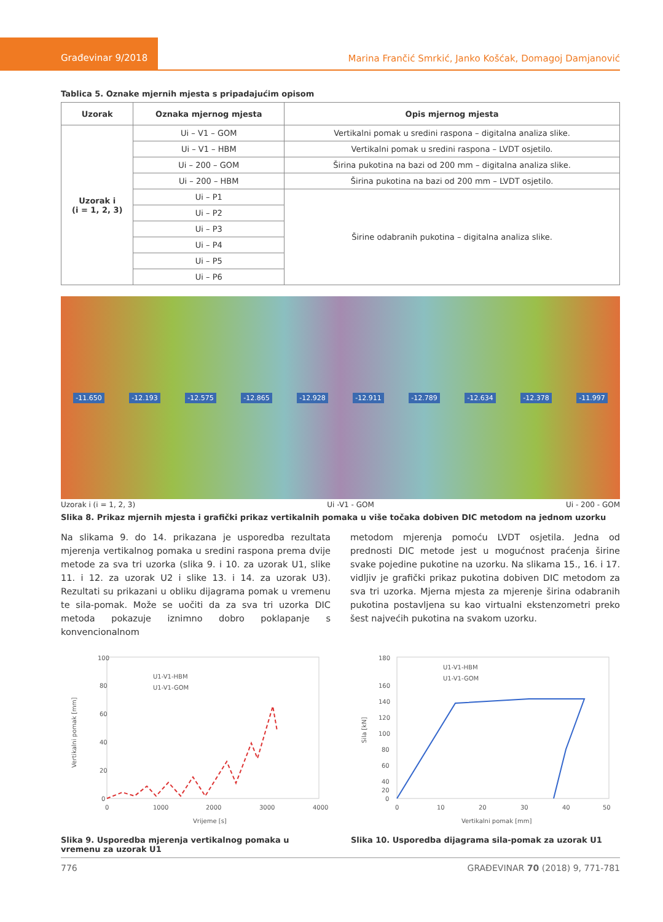Građevinar 9/2018
Marina Frančić Smrkić, Janko Košćak, Domagoj Damjanović
Tablica 5. Oznake mjernih mjesta s pripadajućim opisom
| Uzorak | Oznaka mjernog mjesta | Opis mjernog mjesta |
| --- | --- | --- |
| Uzorak i (i = 1, 2, 3) | Ui – V1 – GOM | Vertikalni pomak u sredini raspona – digitalna analiza slike. |
| | Ui – V1 – HBM | Vertikalni pomak u sredini raspona – LVDT osjetilo. |
| | Ui – 200 – GOM | Širina pukotina na bazi od 200 mm – digitalna analiza slike. |
| | Ui – 200 – HBM | Širina pukotina na bazi od 200 mm – LVDT osjetilo. |
| | Ui – P1 | Širine odabranih pukotina – digitalna analiza slike. |
| | Ui – P2 | |
| | Ui – P3 | |
| | Ui – P4 | |
| | Ui – P5 | |
| | Ui – P6 | |
-11.650 -12.193 -12.575 -12.865 -12.928 -12.911 -12.789 -12.634 -12.378 -11.997
Uzorak i (i = 1, 2, 3) Ui -V1 - GOM Ui - 200 - GOM
Slika 8. Prikaz mjernih mjesta i grafički prikaz vertikalnih pomaka u više točaka dobiven DIC metodom na jednom uzorku
Na slikama 9. do 14. prikazana je usporedba rezultata mjerenja vertikalnog pomaka u sredini raspona prema dvije metode za sva tri uzorka (slika 9. i 10. za uzorak U1, slike 11. i 12. za uzorak U2 i slike 13. i 14. za uzorak U3). Rezultati su prikazani u obliku dijagrama pomak u vremenu te sila-pomak. Može se uočiti da za sva tri uzorka DIC metoda pokazuje iznimno dobro poklapanje s konvencionalnom
metodom mjerenja pomoću LVDT osjetila. Jedna od prednosti DIC metode jest u mogućnost praćenja širine svake pojedine pukotine na uzorku. Na slikama 15., 16. i 17. vidljiv je grafički prikaz pukotina dobiven DIC metodom za sva tri uzorka. Mjerna mjesta za mjerenje širina odabranih pukotina postavljena su kao virtualni ekstenzometri preko šest najvećih pukotina na svakom uzorku.
100
80
60
40
20
0
0
1000
2000
3000
4000
Vrijeme [s]
Vertikalni pomak [mm]
U1-V1-HBM
U1-V1-GOM
Slika 9. Usporedba mjerenja vertikalnog pomaka u vremenu za uzorak U1
180
160
140
120
100
80
60
40
20
0
0
10
20
30
40
50
Vertikalni pomak [mm]
Sila [kN]
U1-V1-HBM
U1-V1-GOM
Slika 10. Usporedba dijagrama sila-pomak za uzorak U1
776 GRAĐEVINAR 70 (2018) 9, 771-781